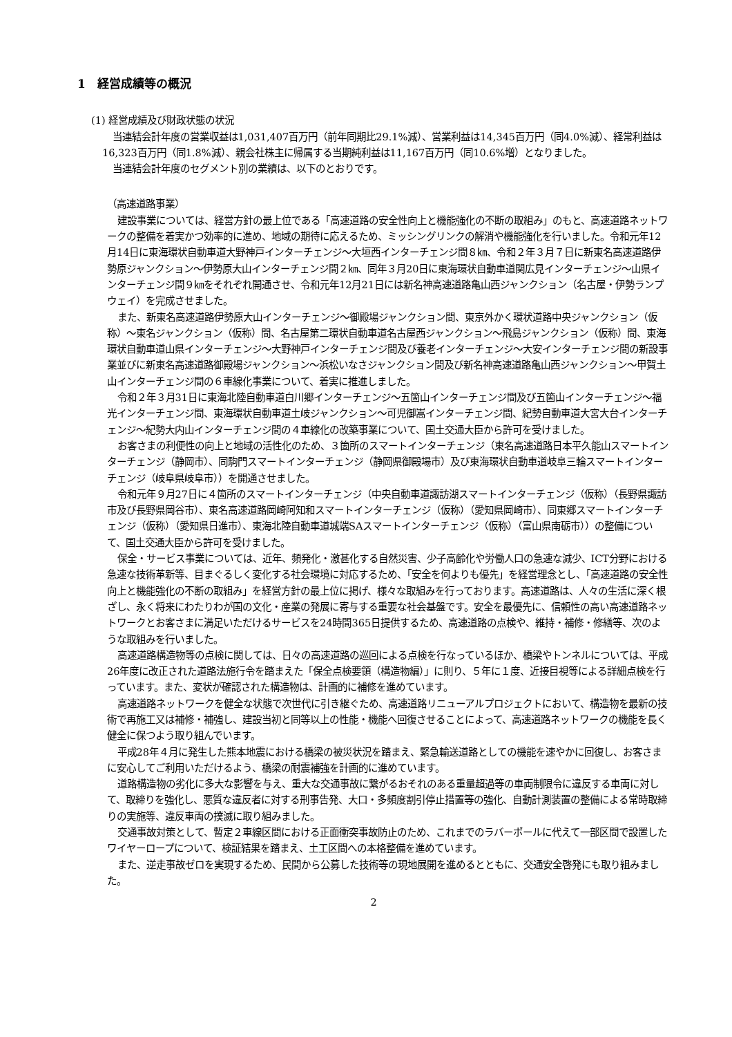1　経営成績等の概況
(1) 経営成績及び財政状態の状況
当連結会計年度の営業収益は1,031,407百万円（前年同期比29.1%減）、営業利益は14,345百万円（同4.0%減）、経常利益は16,323百万円（同1.8%減）、親会社株主に帰属する当期純利益は11,167百万円（同10.6%増）となりました。
当連結会計年度のセグメント別の業績は、以下のとおりです。
（高速道路事業）
建設事業については、経営方針の最上位である「高速道路の安全性向上と機能強化の不断の取組み」のもと、高速道路ネットワークの整備を着実かつ効率的に進め、地域の期待に応えるため、ミッシングリンクの解消や機能強化を行いました。令和元年12月14日に東海環状自動車道大野神戸インターチェンジ～大垣西インターチェンジ間８㎞、令和２年３月７日に新東名高速道路伊勢原ジャンクション～伊勢原大山インターチェンジ間２㎞、同年３月20日に東海環状自動車道関広見インターチェンジ～山県インターチェンジ間９㎞をそれぞれ開通させ、令和元年12月21日には新名神高速道路亀山西ジャンクション（名古屋・伊勢ランプウェイ）を完成させました。
また、新東名高速道路伊勢原大山インターチェンジ～御殿場ジャンクション間、東京外かく環状道路中央ジャンクション（仮称）～東名ジャンクション（仮称）間、名古屋第二環状自動車道名古屋西ジャンクション～飛島ジャンクション（仮称）間、東海環状自動車道山県インターチェンジ～大野神戸インターチェンジ間及び養老インターチェンジ～大安インターチェンジ間の新設事業並びに新東名高速道路御殿場ジャンクション～浜松いなさジャンクション間及び新名神高速道路亀山西ジャンクション～甲賀土山インターチェンジ間の６車線化事業について、着実に推進しました。
令和２年３月31日に東海北陸自動車道白川郷インターチェンジ～五箇山インターチェンジ間及び五箇山インターチェンジ～福光インターチェンジ間、東海環状自動車道土岐ジャンクション～可児御嵩インターチェンジ間、紀勢自動車道大宮大台インターチェンジ～紀勢大内山インターチェンジ間の４車線化の改築事業について、国土交通大臣から許可を受けました。
お客さまの利便性の向上と地域の活性化のため、３箇所のスマートインターチェンジ（東名高速道路日本平久能山スマートインターチェンジ（静岡市）、同駒門スマートインターチェンジ（静岡県御殿場市）及び東海環状自動車道岐阜三輪スマートインターチェンジ（岐阜県岐阜市））を開通させました。
令和元年９月27日に４箇所のスマートインターチェンジ（中央自動車道諏訪湖スマートインターチェンジ（仮称）（長野県諏訪市及び長野県岡谷市）、東名高速道路岡崎阿知和スマートインターチェンジ（仮称）（愛知県岡崎市）、同東郷スマートインターチェンジ（仮称）（愛知県日進市）、東海北陸自動車道城端SAスマートインターチェンジ（仮称）（富山県南砺市））の整備について、国土交通大臣から許可を受けました。
保全・サービス事業については、近年、頻発化・激甚化する自然災害、少子高齢化や労働人口の急速な減少、ICT分野における急速な技術革新等、目まぐるしく変化する社会環境に対応するため、「安全を何よりも優先」を経営理念とし、「高速道路の安全性向上と機能強化の不断の取組み」を経営方針の最上位に掲げ、様々な取組みを行っております。高速道路は、人々の生活に深く根ざし、永く将来にわたりわが国の文化・産業の発展に寄与する重要な社会基盤です。安全を最優先に、信頼性の高い高速道路ネットワークとお客さまに満足いただけるサービスを24時間365日提供するため、高速道路の点検や、維持・補修・修繕等、次のような取組みを行いました。
高速道路構造物等の点検に関しては、日々の高速道路の巡回による点検を行なっているほか、橋梁やトンネルについては、平成26年度に改正された道路法施行令を踏まえた「保全点検要領（構造物編）」に則り、５年に１度、近接目視等による詳細点検を行っています。また、変状が確認された構造物は、計画的に補修を進めています。
高速道路ネットワークを健全な状態で次世代に引き継ぐため、高速道路リニューアルプロジェクトにおいて、構造物を最新の技術で再施工又は補修・補強し、建設当初と同等以上の性能・機能へ回復させることによって、高速道路ネットワークの機能を長く健全に保つよう取り組んでいます。
平成28年４月に発生した熊本地震における橋梁の被災状況を踏まえ、緊急輸送道路としての機能を速やかに回復し、お客さまに安心してご利用いただけるよう、橋梁の耐震補強を計画的に進めています。
道路構造物の劣化に多大な影響を与え、重大な交通事故に繋がるおそれのある重量超過等の車両制限令に違反する車両に対して、取締りを強化し、悪質な違反者に対する刑事告発、大口・多頻度割引停止措置等の強化、自動計測装置の整備による常時取締りの実施等、違反車両の撲滅に取り組みました。
交通事故対策として、暫定２車線区間における正面衝突事故防止のため、これまでのラバーポールに代えて一部区間で設置したワイヤーロープについて、検証結果を踏まえ、土工区間への本格整備を進めています。
また、逆走事故ゼロを実現するため、民間から公募した技術等の現地展開を進めるとともに、交通安全啓発にも取り組みました。
2